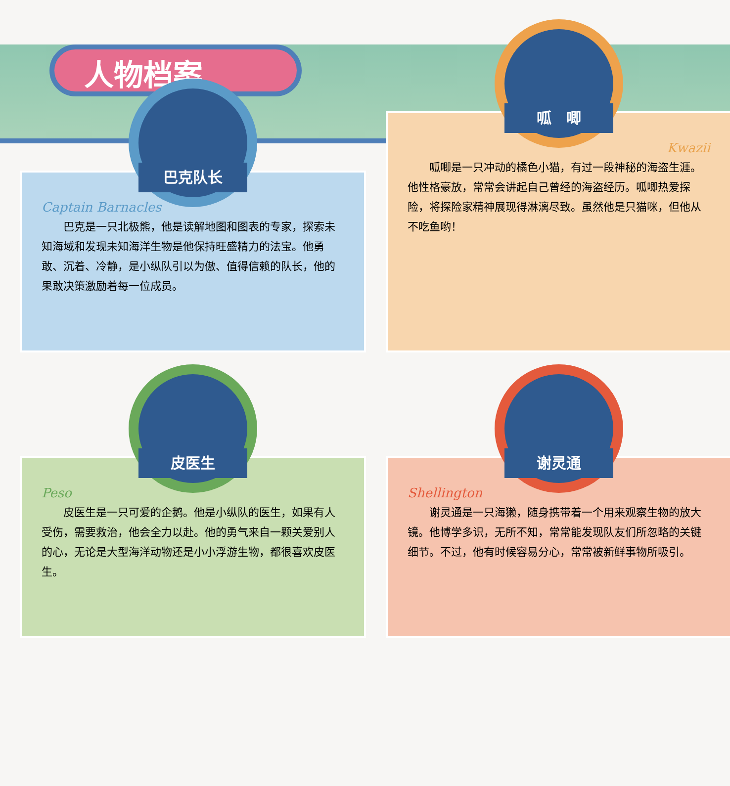人物档案
巴克队长
Captain Barnacles
　　巴克是一只北极熊，他是读解地图和图表的专家，探索未知海域和发现未知海洋生物是他保持旺盛精力的法宝。他勇敢、沉着、冷静，是小纵队引以为傲、值得信赖的队长，他的果敢决策激励着每一位成员。
呱　唧
Kwazii
　　呱唧是一只冲动的橘色小猫，有过一段神秘的海盗生涯。他性格豪放，常常会讲起自己曾经的海盗经历。呱唧热爱探险，将探险家精神展现得淋漓尽致。虽然他是只猫咪，但他从不吃鱼哟！
皮医生
Peso
　　皮医生是一只可爱的企鹅。他是小纵队的医生，如果有人受伤，需要救治，他会全力以赴。他的勇气来自一颗关爱别人的心，无论是大型海洋动物还是小小浮游生物，都很喜欢皮医生。
谢灵通
Shellington
　　谢灵通是一只海獭，随身携带着一个用来观察生物的放大镜。他博学多识，无所不知，常常能发现队友们所忽略的关键细节。不过，他有时候容易分心，常常被新鲜事物所吸引。